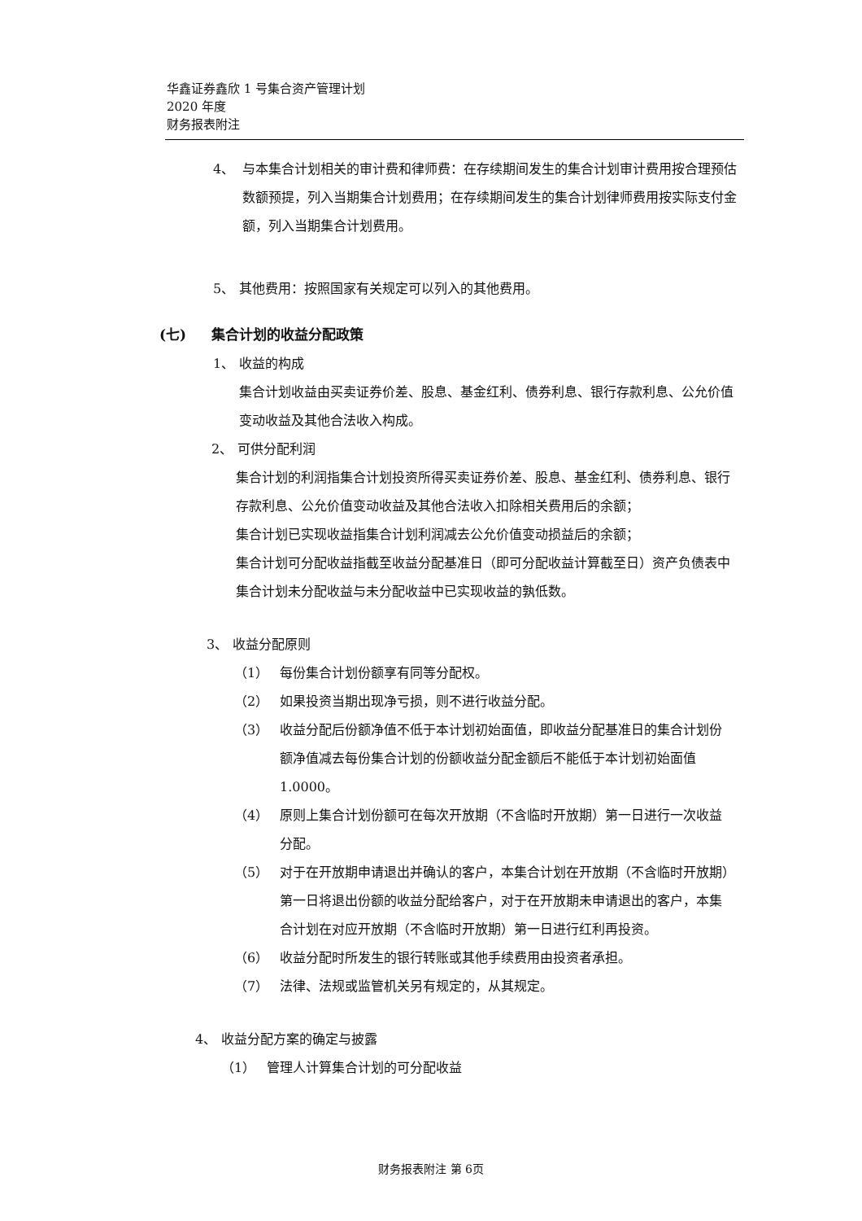华鑫证券鑫欣 1 号集合资产管理计划
2020 年度
财务报表附注
4、 与本集合计划相关的审计费和律师费：在存续期间发生的集合计划审计费用按合理预估数额预提，列入当期集合计划费用；在存续期间发生的集合计划律师费用按实际支付金额，列入当期集合计划费用。
5、 其他费用：按照国家有关规定可以列入的其他费用。
(七) 集合计划的收益分配政策
1、 收益的构成
集合计划收益由买卖证券价差、股息、基金红利、债券利息、银行存款利息、公允价值变动收益及其他合法收入构成。
2、 可供分配利润
集合计划的利润指集合计划投资所得买卖证券价差、股息、基金红利、债券利息、银行存款利息、公允价值变动收益及其他合法收入扣除相关费用后的余额；
集合计划已实现收益指集合计划利润减去公允价值变动损益后的余额；
集合计划可分配收益指截至收益分配基准日（即可分配收益计算截至日）资产负债表中集合计划未分配收益与未分配收益中已实现收益的孰低数。
3、 收益分配原则
（1） 每份集合计划份额享有同等分配权。
（2） 如果投资当期出现净亏损，则不进行收益分配。
（3） 收益分配后份额净值不低于本计划初始面值，即收益分配基准日的集合计划份额净值减去每份集合计划的份额收益分配金额后不能低于本计划初始面值 1.0000。
（4） 原则上集合计划份额可在每次开放期（不含临时开放期）第一日进行一次收益分配。
（5） 对于在开放期申请退出并确认的客户，本集合计划在开放期（不含临时开放期）第一日将退出份额的收益分配给客户，对于在开放期未申请退出的客户，本集合计划在对应开放期（不含临时开放期）第一日进行红利再投资。
（6） 收益分配时所发生的银行转账或其他手续费用由投资者承担。
（7） 法律、法规或监管机关另有规定的，从其规定。
4、 收益分配方案的确定与披露
（1） 管理人计算集合计划的可分配收益
财务报表附注 第 6页